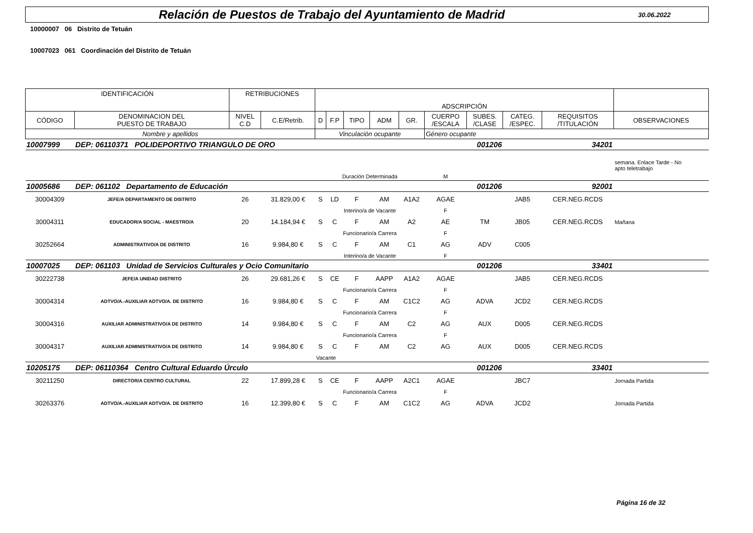Relación de Puestos de Trabajo del Ayuntamiento de Madrid
30.06.2022
10000007 06 Distrito de Tetuán
10007023 061 Coordinación del Distrito de Tetuán
| IDENTIFICACIÓN | | RETRIBUCIONES | | ADSCRIPCIÓN | | | | | | | | | |
| --- | --- | --- | --- | --- | --- | --- | --- | --- | --- | --- | --- | --- | --- |
| CÓDIGO | DENOMINACION DEL PUESTO DE TRABAJO | NIVEL C.D | C.E/Retrib. | D | F.P | TIPO | ADM | GR. | CUERPO /ESCALA | SUBES. /CLASE | CATEG. /ESPEC. | REQUISITOS /TITULACIÓN | OBSERVACIONES |
| Nombre y apellidos | | | | Vinculación ocupante | | | | | Género ocupante | | | | |
| 10007999 | DEP: 06110371 POLIDEPORTIVO TRIANGULO DE ORO | | | | | | | 001206 | | | 34201 | | |
| | | | | | | | | | | | | | semana. Enlace Tarde - No apto teletrabajo |
| | | | | Duración Determinada | | | | | M | | | | |
| 10005686 | DEP: 061102 Departamento de Educación | | | | | | | 001206 | | | 92001 | | |
| 30004309 | JEFE/A DEPARTAMENTO DE DISTRITO | 26 | 31.829,00 € | S | LD | F | AM | A1A2 | AGAE | | JAB5 | CER.NEG.RCDS | |
| | | | | Interino/a de Vacante | | | | | F | | | | |
| 30004311 | EDUCADOR/A SOCIAL - MAESTRO/A | 20 | 14.184,94 € | S | C | F | AM | A2 | AE | TM | JB05 | CER.NEG.RCDS | Mañana |
| | | | | Funcionario/a Carrera | | | | | F | | | | |
| 30252664 | ADMINISTRATIVO/A DE DISTRITO | 16 | 9.984,80 € | S | C | F | AM | C1 | AG | ADV | C005 | | |
| | | | | Interino/a de Vacante | | | | | F | | | | |
| 10007025 | DEP: 061103 Unidad de Servicios Culturales y Ocio Comunitario | | | | | | | 001206 | | | 33401 | | |
| 30222738 | JEFE/A UNIDAD DISTRITO | 26 | 29.681,26 € | S | CE | F | AAPP | A1A2 | AGAE | | JAB5 | CER.NEG.RCDS | |
| | | | | Funcionario/a Carrera | | | | | F | | | | |
| 30004314 | ADTVO/A.-AUXILIAR ADTVO/A. DE DISTRITO | 16 | 9.984,80 € | S | C | F | AM | C1C2 | AG | ADVA | JCD2 | CER.NEG.RCDS | |
| | | | | Funcionario/a Carrera | | | | | F | | | | |
| 30004316 | AUXILIAR ADMINISTRATIVO/A DE DISTRITO | 14 | 9.984,80 € | S | C | F | AM | C2 | AG | AUX | D005 | CER.NEG.RCDS | |
| | | | | Funcionario/a Carrera | | | | | F | | | | |
| 30004317 | AUXILIAR ADMINISTRATIVO/A DE DISTRITO | 14 | 9.984,80 € | S | C | F | AM | C2 | AG | AUX | D005 | CER.NEG.RCDS | |
| | | | | Vacante | | | | | | | | | |
| 10205175 | DEP: 06110364 Centro Cultural Eduardo Úrculo | | | | | | | 001206 | | | 33401 | | |
| 30211250 | DIRECTOR/A CENTRO CULTURAL | 22 | 17.899,28 € | S | CE | F | AAPP | A2C1 | AGAE | | JBC7 | | Jornada Partida |
| | | | | Funcionario/a Carrera | | | | | F | | | | |
| 30263376 | ADTVO/A.-AUXILIAR ADTVO/A. DE DISTRITO | 16 | 12.399,80 € | S | C | F | AM | C1C2 | AG | ADVA | JCD2 | | Jornada Partida |
Página 16 de 32